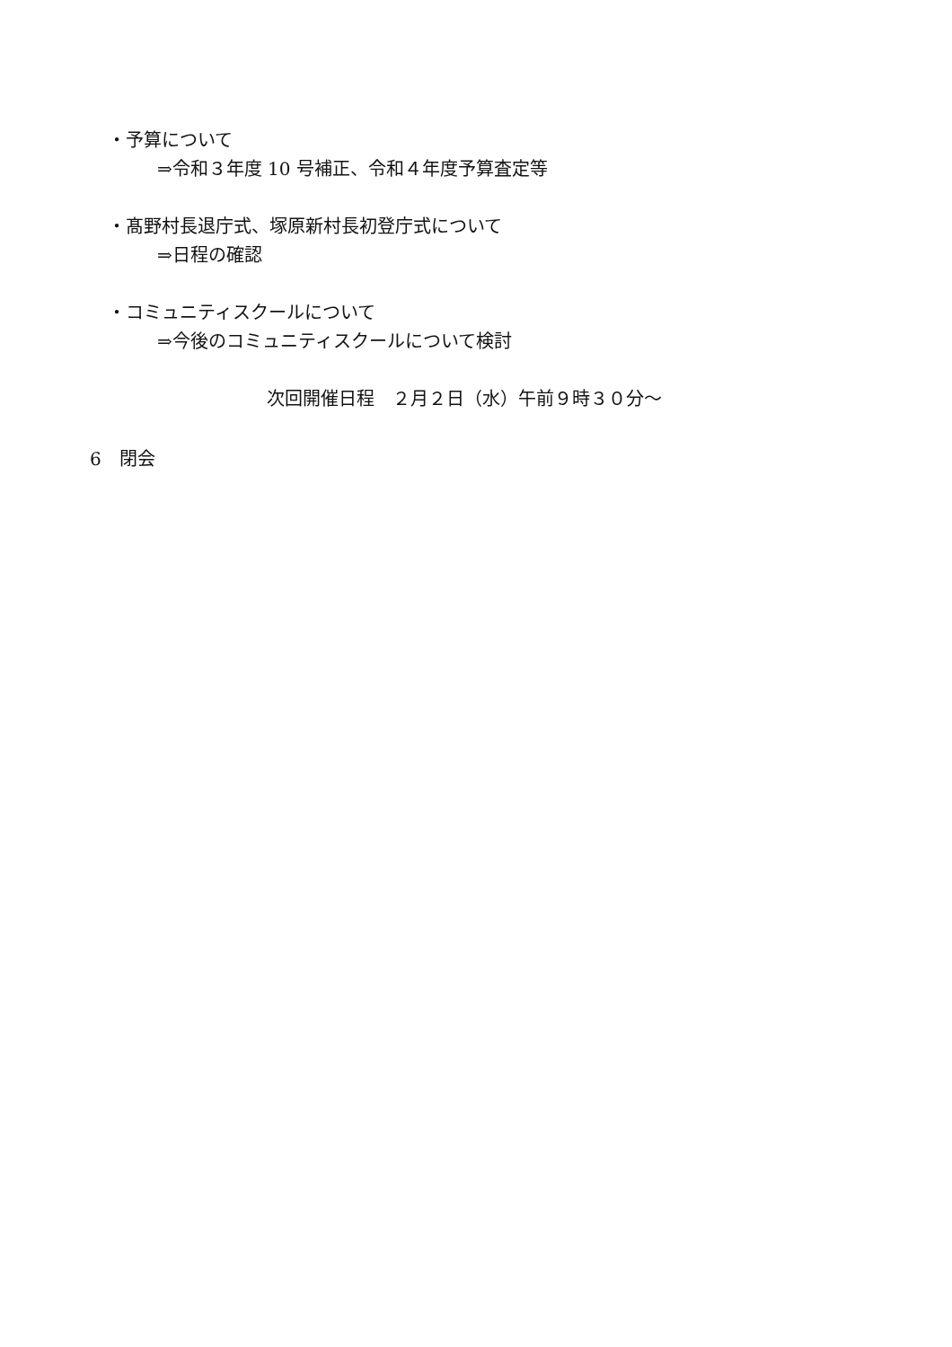・予算について
⇒令和３年度 10 号補正、令和４年度予算査定等
・髙野村長退庁式、塚原新村長初登庁式について
⇒日程の確認
・コミュニティスクールについて
⇒今後のコミュニティスクールについて検討
次回開催日程　２月２日（水）午前９時３０分～
6　閉会